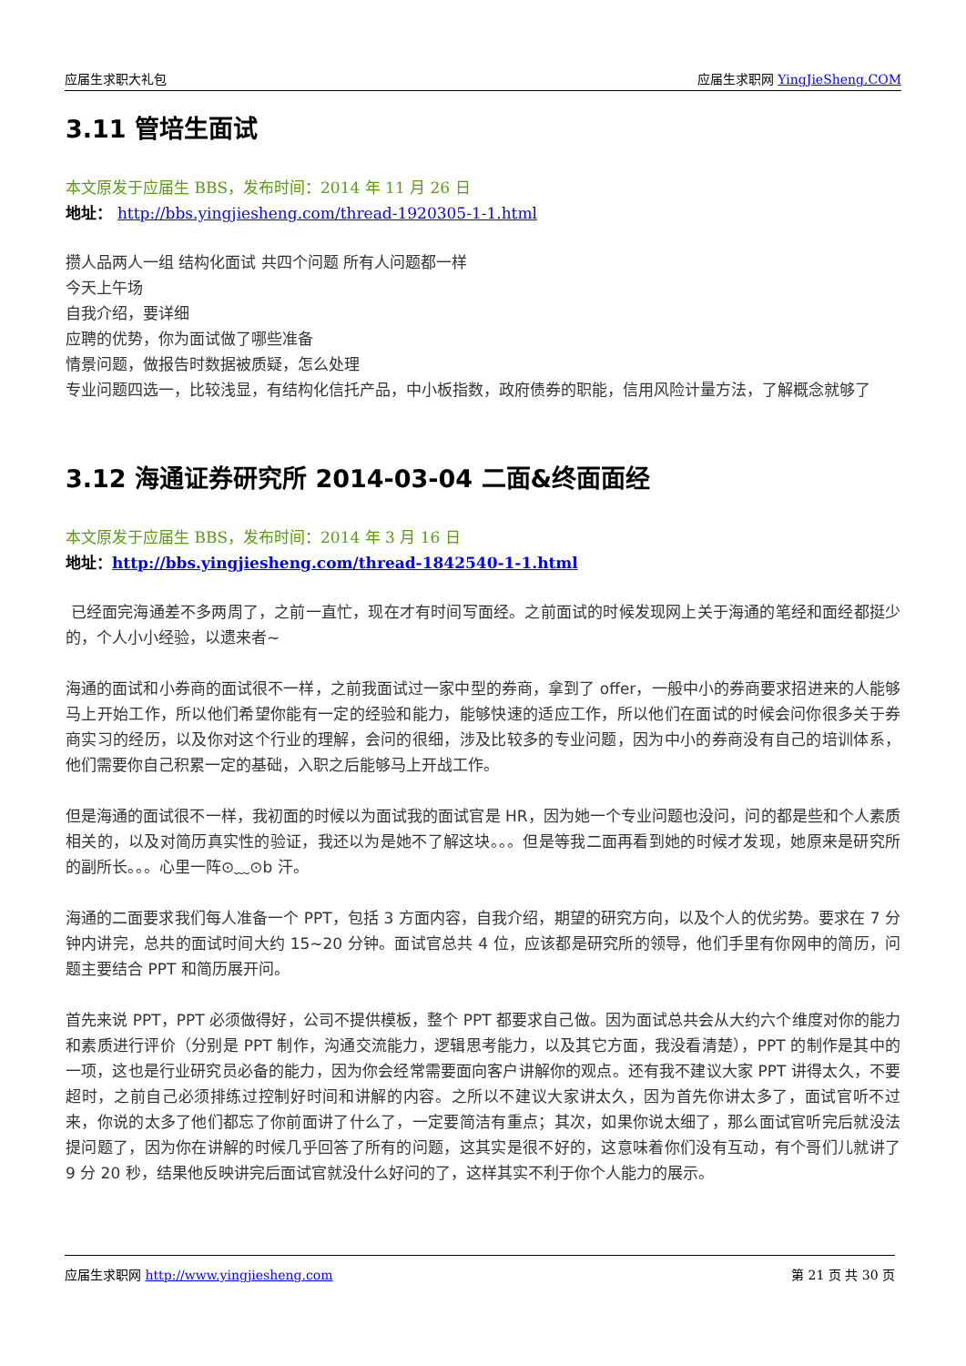应届生求职大礼包 应届生求职网 YingJieSheng.COM
3.11 管培生面试
本文原发于应届生 BBS，发布时间：2014 年 11 月 26 日
地址： http://bbs.yingjiesheng.com/thread-1920305-1-1.html
攒人品两人一组 结构化面试 共四个问题 所有人问题都一样
今天上午场
自我介绍，要详细
应聘的优势，你为面试做了哪些准备
情景问题，做报告时数据被质疑，怎么处理
专业问题四选一，比较浅显，有结构化信托产品，中小板指数，政府债券的职能，信用风险计量方法，了解概念就够了
3.12 海通证券研究所 2014-03-04 二面&终面面经
本文原发于应届生 BBS，发布时间：2014 年 3 月 16 日
地址：http://bbs.yingjiesheng.com/thread-1842540-1-1.html
已经面完海通差不多两周了，之前一直忙，现在才有时间写面经。之前面试的时候发现网上关于海通的笔经和面经都挺少的，个人小小经验，以遗来者~
海通的面试和小券商的面试很不一样，之前我面试过一家中型的券商，拿到了 offer，一般中小的券商要求招进来的人能够马上开始工作，所以他们希望你能有一定的经验和能力，能够快速的适应工作，所以他们在面试的时候会问你很多关于券商实习的经历，以及你对这个行业的理解，会问的很细，涉及比较多的专业问题，因为中小的券商没有自己的培训体系，他们需要你自己积累一定的基础，入职之后能够马上开战工作。
但是海通的面试很不一样，我初面的时候以为面试我的面试官是 HR，因为她一个专业问题也没问，问的都是些和个人素质相关的，以及对简历真实性的验证，我还以为是她不了解这块。。。但是等我二面再看到她的时候才发现，她原来是研究所的副所长。。。心里一阵⊙﹏⊙b 汗。
海通的二面要求我们每人准备一个 PPT，包括 3 方面内容，自我介绍，期望的研究方向，以及个人的优劣势。要求在 7 分钟内讲完，总共的面试时间大约 15~20 分钟。面试官总共 4 位，应该都是研究所的领导，他们手里有你网申的简历，问题主要结合 PPT 和简历展开问。
首先来说 PPT，PPT 必须做得好，公司不提供模板，整个 PPT 都要求自己做。因为面试总共会从大约六个维度对你的能力和素质进行评价（分别是 PPT 制作，沟通交流能力，逻辑思考能力，以及其它方面，我没看清楚），PPT 的制作是其中的一项，这也是行业研究员必备的能力，因为你会经常需要面向客户讲解你的观点。还有我不建议大家 PPT 讲得太久，不要超时，之前自己必须排练过控制好时间和讲解的内容。之所以不建议大家讲太久，因为首先你讲太多了，面试官听不过来，你说的太多了他们都忘了你前面讲了什么了，一定要简洁有重点；其次，如果你说太细了，那么面试官听完后就没法提问题了，因为你在讲解的时候几乎回答了所有的问题，这其实是很不好的，这意味着你们没有互动，有个哥们儿就讲了 9 分 20 秒，结果他反映讲完后面试官就没什么好问的了，这样其实不利于你个人能力的展示。
应届生求职网 http://www.yingjiesheng.com 第 21 页 共 30 页